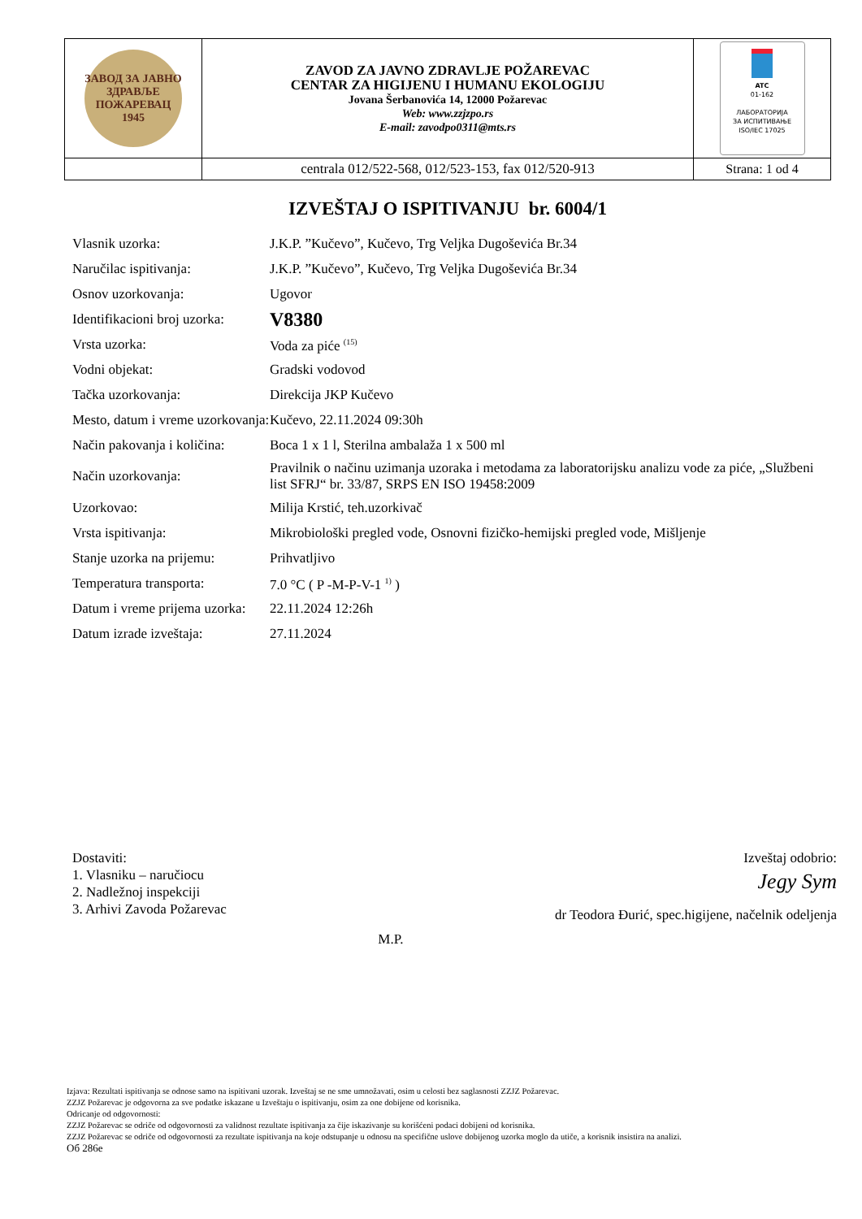| ЗАВОД ЗА ЈАВНО ЗДРАВЉЕ ПОЖАРЕВАЦ 1945 | ZAVOD ZA JAVNO ZDRAVLJE POŽAREVAC CENTAR ZA HIGIJENU I HUMANU EKOLOGIJU Jovana Šerbanovića 14, 12000 Požarevac Web: www.zzjzpo.rs E-mail: zavodpo0311@mts.rs | ATC 01-162 ЛАБОРАТОРИЈА ЗА ИСПИТИВАЊЕ ISO/IEC 17025 |
| | centrala 012/522-568, 012/523-153, fax 012/520-913 | Strana: 1 od 4 |
IZVEŠTAJ O ISPITIVANJU br. 6004/1
| Vlasnik uzorka: | J.K.P. ”Kučevo”, Kučevo, Trg Veljka Dugoševića Br.34 |
| Naručilac ispitivanja: | J.K.P. ”Kučevo”, Kučevo, Trg Veljka Dugoševića Br.34 |
| Osnov uzorkovanja: | Ugovor |
| Identifikacioni broj uzorka: | V8380 |
| Vrsta uzorka: | Voda za piće <sup>(15)</sup> |
| Vodni objekat: | Gradski vodovod |
| Tačka uzorkovanja: | Direkcija JKP Kučevo |
| Mesto, datum i vreme uzorkovanja: | Kučevo, 22.11.2024 09:30h |
| Način pakovanja i količina: | Boca 1 x 1 l, Sterilna ambalaža 1 x 500 ml |
| Način uzorkovanja: | Pravilnik o načinu uzimanja uzoraka i metodama za laboratorijsku analizu vode za piće, „Službeni list SFRJ“ br. 33/87, SRPS EN ISO 19458:2009 |
| Uzorkovao: | Milija Krstić, teh.uzorkivač |
| Vrsta ispitivanja: | Mikrobiološki pregled vode, Osnovni fizičko-hemijski pregled vode, Mišljenje |
| Stanje uzorka na prijemu: | Prihvatljivo |
| Temperatura transporta: | 7.0 °C ( P -M-P-V-1 <sup>1)</sup> ) |
| Datum i vreme prijema uzorka: | 22.11.2024 12:26h |
| Datum izrade izveštaja: | 27.11.2024 |
Dostaviti:
1. Vlasniku – naručiocu
2. Nadležnoj inspekciji
3. Arhivi Zavoda Požarevac
M.P.
Izveštaj odobrio:
Jegy Sym
dr Teodora Đurić, spec.higijene, načelnik odeljenja
Izjava: Rezultati ispitivanja se odnose samo na ispitivani uzorak. Izveštaj se ne sme umnožavati, osim u celosti bez saglasnosti ZZJZ Požarevac.
ZZJZ Požarevac je odgovorna za sve podatke iskazane u Izveštaju o ispitivanju, osim za one dobijene od korisnika.
Odricanje od odgovornosti:
ZZJZ Požarevac se odriče od odgovornosti za validnost rezultate ispitivanja za čije iskazivanje su korišćeni podaci dobijeni od korisnika.
ZZJZ Požarevac se odriče od odgovornosti za rezultate ispitivanja na koje odstupanje u odnosu na specifične uslove dobijenog uzorka moglo da utiče, a korisnik insistira na analizi.
Об 286е